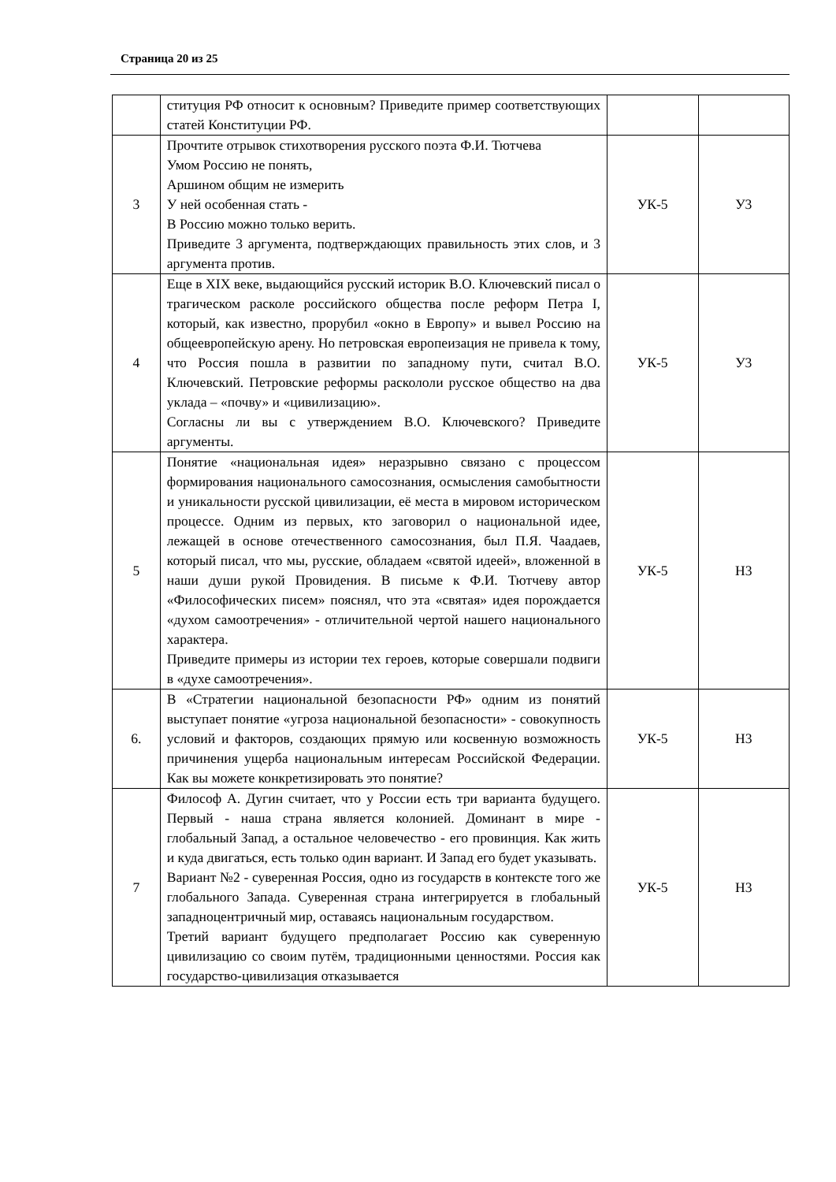Страница 20 из 25
| | ституция РФ относит к основным? Приведите пример соответствующих статей Конституции РФ. | | |
| 3 | Прочтите отрывок стихотворения русского поэта Ф.И. Тютчева Умом Россию не понять, Аршином общим не измерить У ней особенная стать - В Россию можно только верить. Приведите 3 аргумента, подтверждающих правильность этих слов, и 3 аргумента против. | УК-5 | У3 |
| 4 | Еще в XIX веке, выдающийся русский историк В.О. Ключевский писал о трагическом расколе российского общества после реформ Петра I, который, как известно, прорубил «окно в Европу» и вывел Россию на общеевропейскую арену. Но петровская европеизация не привела к тому, что Россия пошла в развитии по западному пути, считал В.О. Ключевский. Петровские реформы раскололи русское общество на два уклада – «почву» и «цивилизацию». Согласны ли вы с утверждением В.О. Ключевского? Приведите аргументы. | УК-5 | У3 |
| 5 | Понятие «национальная идея» неразрывно связано с процессом формирования национального самосознания, осмысления самобытности и уникальности русской цивилизации, её места в мировом историческом процессе. Одним из первых, кто заговорил о национальной идее, лежащей в основе отечественного самосознания, был П.Я. Чаадаев, который писал, что мы, русские, обладаем «святой идеей», вложенной в наши души рукой Провидения. В письме к Ф.И. Тютчеву автор «Философических писем» пояснял, что эта «святая» идея порождается «духом самоотречения» - отличительной чертой нашего национального характера. Приведите примеры из истории тех героев, которые совершали подвиги в «духе самоотречения». | УК-5 | Н3 |
| 6. | В «Стратегии национальной безопасности РФ» одним из понятий выступает понятие «угроза национальной безопасности» - совокупность условий и факторов, создающих прямую или косвенную возможность причинения ущерба национальным интересам Российской Федерации. Как вы можете конкретизировать это понятие? | УК-5 | Н3 |
| 7 | Философ А. Дугин считает, что у России есть три варианта будущего. Первый - наша страна является колонией. Доминант в мире - глобальный Запад, а остальное человечество - его провинция. Как жить и куда двигаться, есть только один вариант. И Запад его будет указывать. Вариант №2 - суверенная Россия, одно из государств в контексте того же глобального Запада. Суверенная страна интегрируется в глобальный западноцентричный мир, оставаясь национальным государством. Третий вариант будущего предполагает Россию как суверенную цивилизацию со своим путём, традиционными ценностями. Россия как государство-цивилизация отказывается | УК-5 | Н3 |